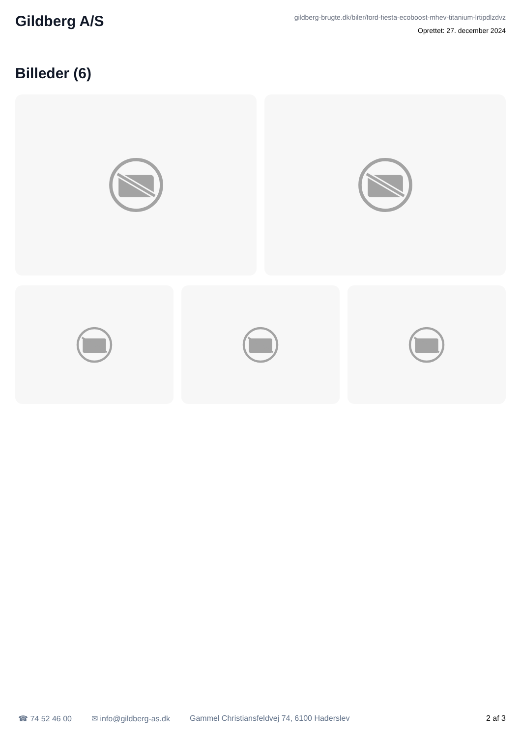Gildberg A/S
gildberg-brugte.dk/biler/ford-fiesta-ecoboost-mhev-titanium-lrtipdlzdvz
Oprettet: 27. december 2024
Billeder (6)
☎ 74 52 46 00 ✉ info@gildberg-as.dk Gammel Christiansfeldvej 74, 6100 Haderslev 2 af 3